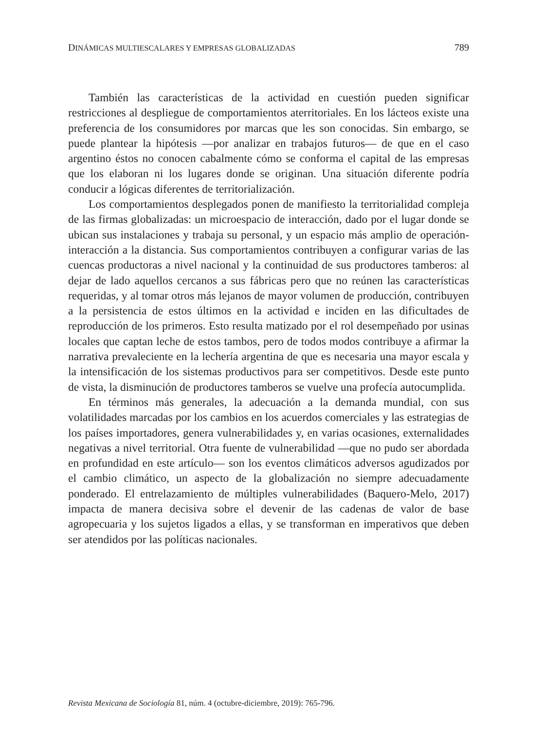DINÁMICAS MULTIESCALARES Y EMPRESAS GLOBALIZADAS 789
También las características de la actividad en cuestión pueden significar restricciones al despliegue de comportamientos aterritoriales. En los lácteos existe una preferencia de los consumidores por marcas que les son conocidas. Sin embargo, se puede plantear la hipótesis —por analizar en trabajos futuros— de que en el caso argentino éstos no conocen cabalmente cómo se conforma el capital de las empresas que los elaboran ni los lugares donde se originan. Una situación diferente podría conducir a lógicas diferentes de territorialización.
Los comportamientos desplegados ponen de manifiesto la territorialidad compleja de las firmas globalizadas: un microespacio de interacción, dado por el lugar donde se ubican sus instalaciones y trabaja su personal, y un espacio más amplio de operación-interacción a la distancia. Sus comportamientos contribuyen a configurar varias de las cuencas productoras a nivel nacional y la continuidad de sus productores tamberos: al dejar de lado aquellos cercanos a sus fábricas pero que no reúnen las características requeridas, y al tomar otros más lejanos de mayor volumen de producción, contribuyen a la persistencia de estos últimos en la actividad e inciden en las dificultades de reproducción de los primeros. Esto resulta matizado por el rol desempeñado por usinas locales que captan leche de estos tambos, pero de todos modos contribuye a afirmar la narrativa prevaleciente en la lechería argentina de que es necesaria una mayor escala y la intensificación de los sistemas productivos para ser competitivos. Desde este punto de vista, la disminución de productores tamberos se vuelve una profecía autocumplida.
En términos más generales, la adecuación a la demanda mundial, con sus volatilidades marcadas por los cambios en los acuerdos comerciales y las estrategias de los países importadores, genera vulnerabilidades y, en varias ocasiones, externalidades negativas a nivel territorial. Otra fuente de vulnerabilidad —que no pudo ser abordada en profundidad en este artículo— son los eventos climáticos adversos agudizados por el cambio climático, un aspecto de la globalización no siempre adecuadamente ponderado. El entrelazamiento de múltiples vulnerabilidades (Baquero-Melo, 2017) impacta de manera decisiva sobre el devenir de las cadenas de valor de base agropecuaria y los sujetos ligados a ellas, y se transforman en imperativos que deben ser atendidos por las políticas nacionales.
Revista Mexicana de Sociología 81, núm. 4 (octubre-diciembre, 2019): 765-796.